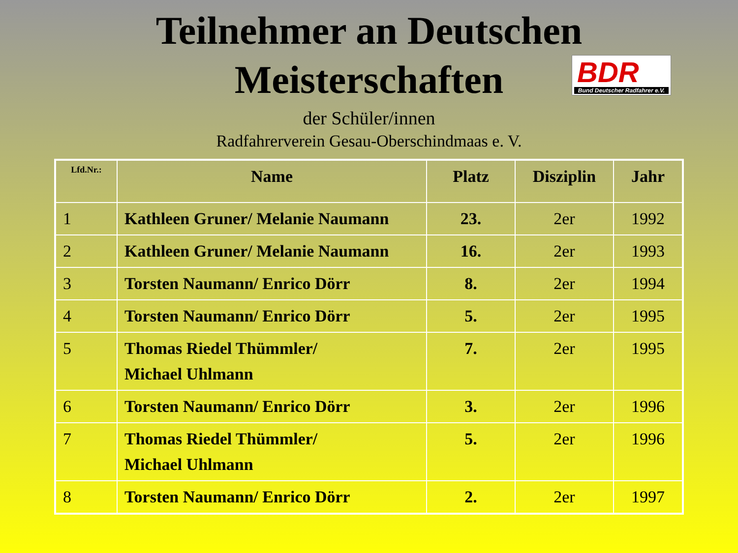Teilnehmer an Deutschen
Meisterschaften
BDR
Bund Deutscher Radfahrer e.V.
der Schüler/innen
Radfahrerverein Gesau-Oberschindmaas e. V.
| Lfd.Nr.: | Name | Platz | Disziplin | Jahr |
| --- | --- | --- | --- | --- |
| 1 | Kathleen Gruner/ Melanie Naumann | 23. | 2er | 1992 |
| 2 | Kathleen Gruner/ Melanie Naumann | 16. | 2er | 1993 |
| 3 | Torsten Naumann/ Enrico Dörr | 8. | 2er | 1994 |
| 4 | Torsten Naumann/ Enrico Dörr | 5. | 2er | 1995 |
| 5 | Thomas Riedel Thümmler/ Michael Uhlmann | 7. | 2er | 1995 |
| 6 | Torsten Naumann/ Enrico Dörr | 3. | 2er | 1996 |
| 7 | Thomas Riedel Thümmler/ Michael Uhlmann | 5. | 2er | 1996 |
| 8 | Torsten Naumann/ Enrico Dörr | 2. | 2er | 1997 |